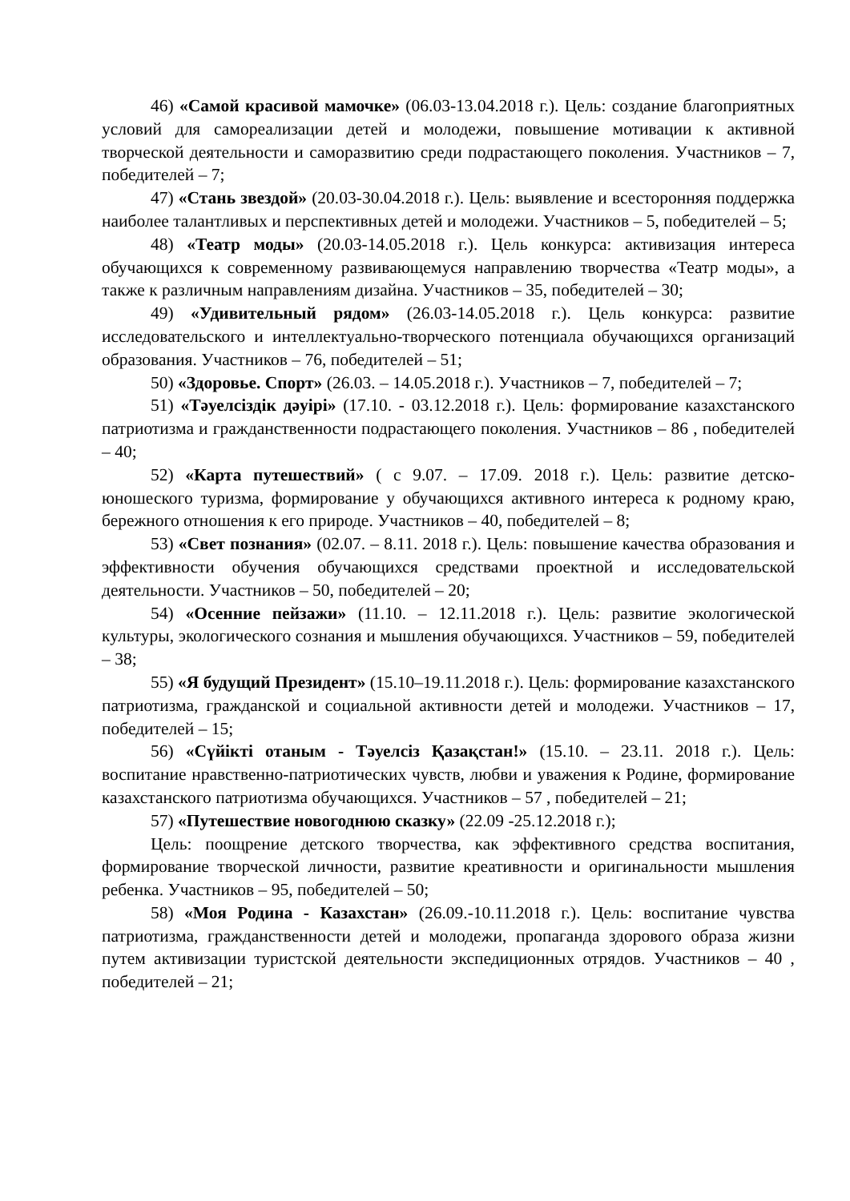46) «Самой красивой мамочке» (06.03-13.04.2018 г.). Цель: создание благоприятных условий для самореализации детей и молодежи, повышение мотивации к активной творческой деятельности и саморазвитию среди подрастающего поколения. Участников – 7, победителей – 7;
47) «Стань звездой» (20.03-30.04.2018 г.). Цель: выявление и всесторонняя поддержка наиболее талантливых и перспективных детей и молодежи. Участников – 5, победителей – 5;
48) «Театр моды» (20.03-14.05.2018 г.). Цель конкурса: активизация интереса обучающихся к современному развивающемуся направлению творчества «Театр моды», а также к различным направлениям дизайна. Участников – 35, победителей – 30;
49) «Удивительный рядом» (26.03-14.05.2018 г.). Цель конкурса: развитие исследовательского и интеллектуально-творческого потенциала обучающихся организаций образования. Участников – 76, победителей – 51;
50) «Здоровье. Спорт» (26.03. – 14.05.2018 г.). Участников – 7, победителей – 7;
51) «Тәуелсіздік дәуірі» (17.10. - 03.12.2018 г.). Цель: формирование казахстанского патриотизма и гражданственности подрастающего поколения. Участников – 86 , победителей – 40;
52) «Карта путешествий» ( с 9.07. – 17.09. 2018 г.). Цель: развитие детско-юношеского туризма, формирование у обучающихся активного интереса к родному краю, бережного отношения к его природе. Участников – 40, победителей – 8;
53) «Свет познания» (02.07. – 8.11. 2018 г.). Цель: повышение качества образования и эффективности обучения обучающихся средствами проектной и исследовательской деятельности. Участников – 50, победителей – 20;
54) «Осенние пейзажи» (11.10. – 12.11.2018 г.). Цель: развитие экологической культуры, экологического сознания и мышления обучающихся. Участников – 59, победителей – 38;
55) «Я будущий Президент» (15.10–19.11.2018 г.). Цель: формирование казахстанского патриотизма, гражданской и социальной активности детей и молодежи. Участников – 17, победителей – 15;
56) «Сүйікті отаным - Тәуелсіз Қазақстан!» (15.10. – 23.11. 2018 г.). Цель: воспитание нравственно-патриотических чувств, любви и уважения к Родине, формирование казахстанского патриотизма обучающихся. Участников – 57 , победителей – 21;
57) «Путешествие новогоднюю сказку» (22.09 -25.12.2018 г.);
Цель: поощрение детского творчества, как эффективного средства воспитания, формирование творческой личности, развитие креативности и оригинальности мышления ребенка. Участников – 95, победителей – 50;
58) «Моя Родина - Казахстан» (26.09.-10.11.2018 г.). Цель: воспитание чувства патриотизма, гражданственности детей и молодежи, пропаганда здорового образа жизни путем активизации туристской деятельности экспедиционных отрядов. Участников – 40 , победителей – 21;